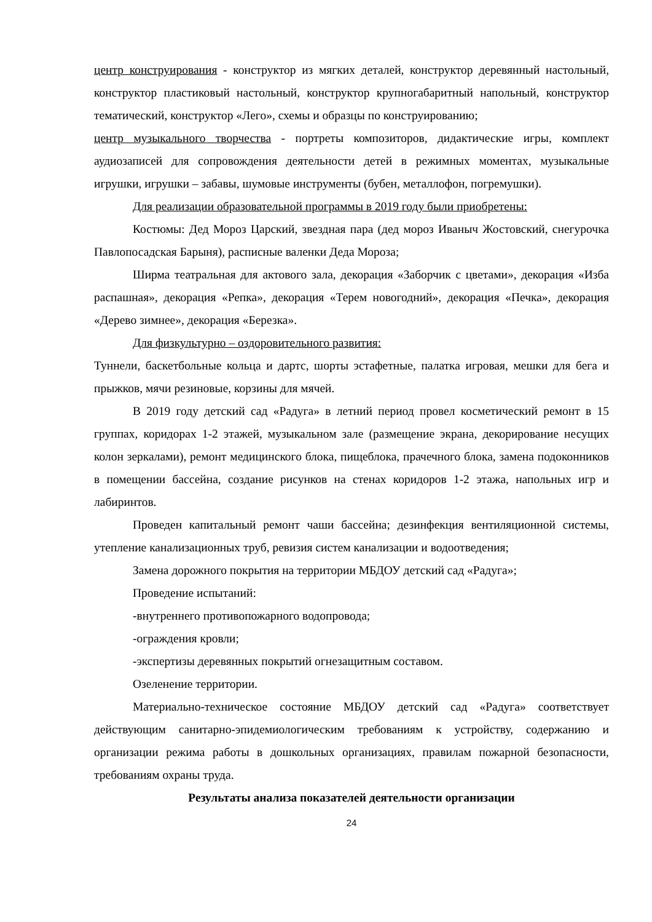центр конструирования - конструктор из мягких деталей, конструктор деревянный настольный, конструктор пластиковый настольный, конструктор крупногабаритный напольный, конструктор тематический, конструктор «Лего», схемы и образцы по конструированию;
центр музыкального творчества - портреты композиторов, дидактические игры, комплект аудиозаписей для сопровождения деятельности детей в режимных моментах, музыкальные игрушки, игрушки – забавы, шумовые инструменты (бубен, металлофон, погремушки).
Для реализации образовательной программы в 2019 году были приобретены:
Костюмы: Дед Мороз Царский, звездная пара (дед мороз Иваныч Жостовский, снегурочка Павлопосадская Барыня), расписные валенки Деда Мороза;
Ширма театральная для актового зала, декорация «Заборчик с цветами», декорация «Изба распашная», декорация «Репка», декорация «Терем новогодний», декорация «Печка», декорация «Дерево зимнее», декорация «Березка».
Для физкультурно – оздоровительного развития:
Туннели, баскетбольные кольца и дартс, шорты эстафетные, палатка игровая, мешки для бега и прыжков, мячи резиновые, корзины для мячей.
В 2019 году детский сад «Радуга» в летний период провел косметический ремонт в 15 группах, коридорах 1-2 этажей, музыкальном зале (размещение экрана, декорирование несущих колон зеркалами), ремонт медицинского блока, пищеблока, прачечного блока, замена подоконников в помещении бассейна, создание рисунков на стенах коридоров 1-2 этажа, напольных игр и лабиринтов.
Проведен капитальный ремонт чаши бассейна; дезинфекция вентиляционной системы, утепление канализационных труб, ревизия систем канализации и водоотведения;
Замена дорожного покрытия на территории МБДОУ детский сад «Радуга»;
Проведение испытаний:
-внутреннего противопожарного водопровода;
-ограждения кровли;
-экспертизы деревянных покрытий огнезащитным составом.
Озеленение территории.
Материально-техническое состояние МБДОУ детский сад «Радуга» соответствует действующим санитарно-эпидемиологическим требованиям к устройству, содержанию и организации режима работы в дошкольных организациях, правилам пожарной безопасности, требованиям охраны труда.
Результаты анализа показателей деятельности организации
24